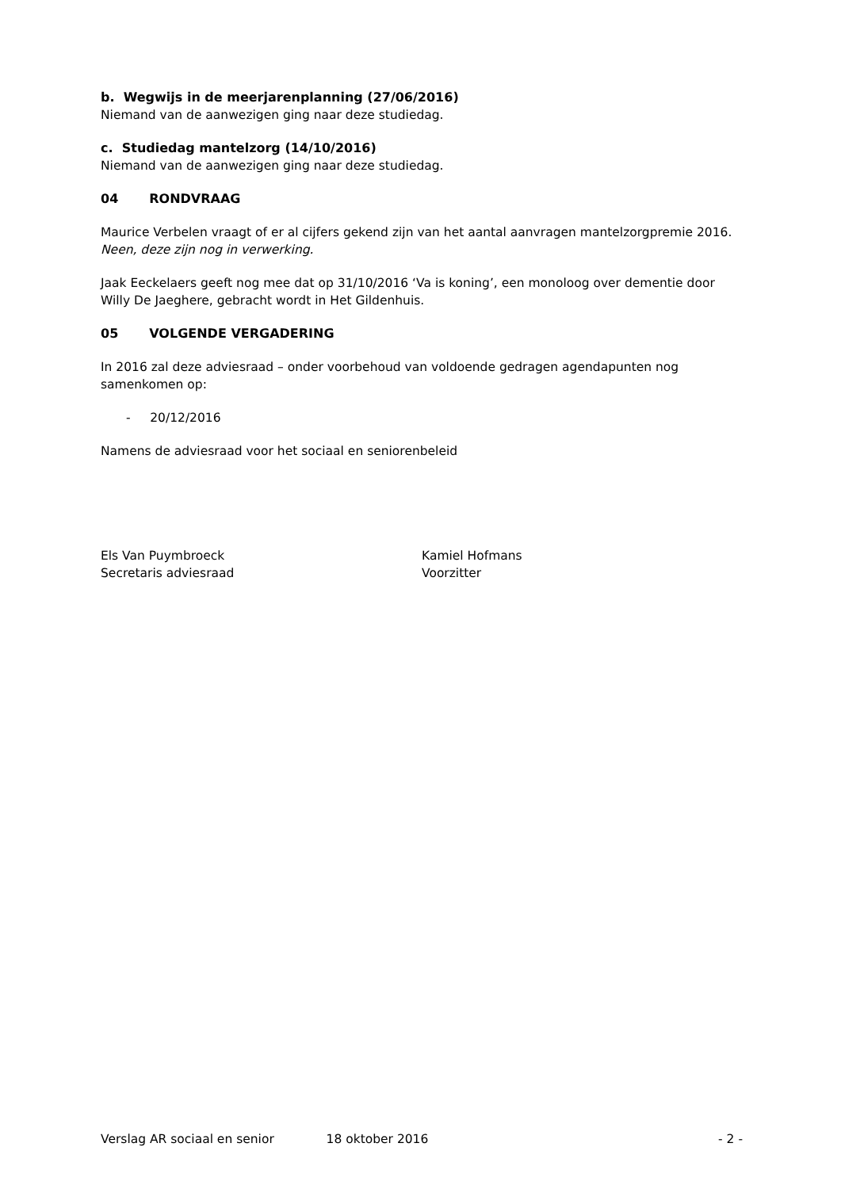b. Wegwijs in de meerjarenplanning (27/06/2016)
Niemand van de aanwezigen ging naar deze studiedag.
c. Studiedag mantelzorg (14/10/2016)
Niemand van de aanwezigen ging naar deze studiedag.
04 RONDVRAAG
Maurice Verbelen vraagt of er al cijfers gekend zijn van het aantal aanvragen mantelzorgpremie 2016.
Neen, deze zijn nog in verwerking.
Jaak Eeckelaers geeft nog mee dat op 31/10/2016 ‘Va is koning’, een monoloog over dementie door Willy De Jaeghere, gebracht wordt in Het Gildenhuis.
05 VOLGENDE VERGADERING
In 2016 zal deze adviesraad – onder voorbehoud van voldoende gedragen agendapunten nog samenkomen op:
- 20/12/2016
Namens de adviesraad voor het sociaal en seniorenbeleid
Els Van Puymbroeck
Secretaris adviesraad
Kamiel Hofmans
Voorzitter
Verslag AR sociaal en senior 18 oktober 2016 - 2 -